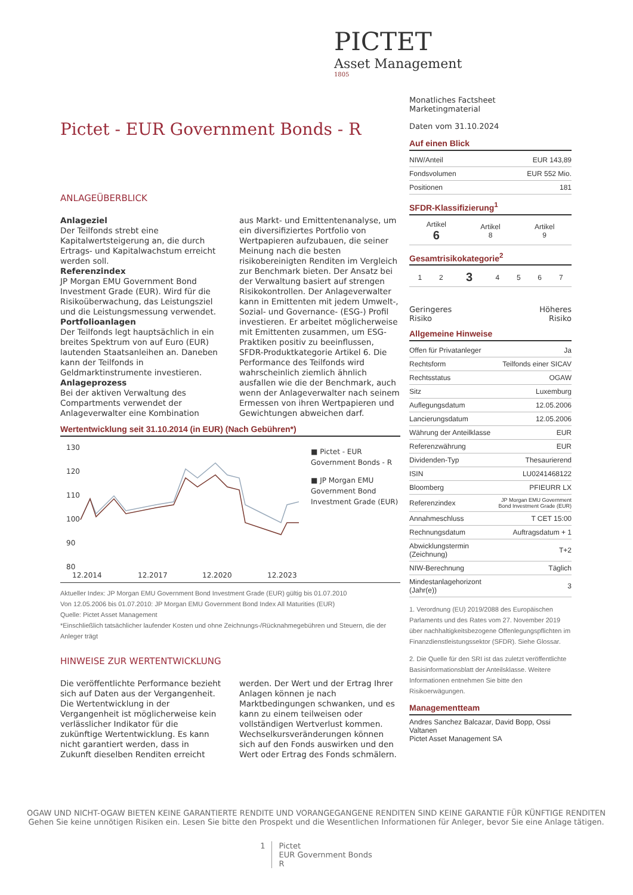PICTET
Asset Management
1805
Pictet - EUR Government Bonds - R
ANLAGEÜBERBLICK
Anlageziel
Der Teilfonds strebt eine Kapitalwertsteigerung an, die durch Ertrags- und Kapitalwachstum erreicht werden soll.
Referenzindex
JP Morgan EMU Government Bond Investment Grade (EUR). Wird für die Risikoüberwachung, das Leistungsziel und die Leistungsmessung verwendet.
Portfolioanlagen
Der Teilfonds legt hauptsächlich in ein breites Spektrum von auf Euro (EUR) lautenden Staatsanleihen an. Daneben kann der Teilfonds in Geldmarktinstrumente investieren.
Anlageprozess
Bei der aktiven Verwaltung des Compartments verwendet der Anlageverwalter eine Kombination
aus Markt- und Emittentenanalyse, um ein diversifiziertes Portfolio von Wertpapieren aufzubauen, die seiner Meinung nach die besten risikobereinigten Renditen im Vergleich zur Benchmark bieten. Der Ansatz bei der Verwaltung basiert auf strengen Risikokontrollen. Der Anlageverwalter kann in Emittenten mit jedem Umwelt-, Sozial- und Governance- (ESG-) Profil investieren. Er arbeitet möglicherweise mit Emittenten zusammen, um ESG-Praktiken positiv zu beeinflussen, SFDR-Produktkategorie Artikel 6. Die Performance des Teilfonds wird wahrscheinlich ziemlich ähnlich ausfallen wie die der Benchmark, auch wenn der Anlageverwalter nach seinem Ermessen von ihren Wertpapieren und Gewichtungen abweichen darf.
Wertentwicklung seit 31.10.2014 (in EUR) (Nach Gebühren*)
130
120
110
100
90
80
12.2014
12.2017
12.2020
12.2023
■ Pictet - EUR Government Bonds - R
■ JP Morgan EMU Government Bond Investment Grade (EUR)
Aktueller Index: JP Morgan EMU Government Bond Investment Grade (EUR) gültig bis 01.07.2010
Von 12.05.2006 bis 01.07.2010: JP Morgan EMU Government Bond Index All Maturities (EUR)
Quelle: Pictet Asset Management
*Einschließlich tatsächlicher laufender Kosten und ohne Zeichnungs-/Rücknahmegebühren und Steuern, die der Anleger trägt
HINWEISE ZUR WERTENTWICKLUNG
Die veröffentlichte Performance bezieht sich auf Daten aus der Vergangenheit. Die Wertentwicklung in der Vergangenheit ist möglicherweise kein verlässlicher Indikator für die zukünftige Wertentwicklung. Es kann nicht garantiert werden, dass in Zukunft dieselben Renditen erreicht
werden. Der Wert und der Ertrag Ihrer Anlagen können je nach Marktbedingungen schwanken, und es kann zu einem teilweisen oder vollständigen Wertverlust kommen. Wechselkursveränderungen können sich auf den Fonds auswirken und den Wert oder Ertrag des Fonds schmälern.
Monatliches Factsheet
Marketingmaterial
Daten vom 31.10.2024
Auf einen Blick
| NIW/Anteil | EUR 143,89 |
| Fondsvolumen | EUR 552 Mio. |
| Positionen | 181 |
SFDR-Klassifizierung<sup>1</sup>
| Artikel 6 | Artikel 8 | Artikel 9 |
Gesamtrisikokategorie<sup>2</sup>
| 1 | 2 | 3 | 4 | 5 | 6 | 7 |
Geringeres
Risiko Höheres
Risiko
Allgemeine Hinweise
| Offen für Privatanleger | Ja |
| Rechtsform | Teilfonds einer SICAV |
| Rechtsstatus | OGAW |
| Sitz | Luxemburg |
| Auflegungsdatum | 12.05.2006 |
| Lancierungsdatum | 12.05.2006 |
| Währung der Anteilklasse | EUR |
| Referenzwährung | EUR |
| Dividenden-Typ | Thesaurierend |
| ISIN | LU0241468122 |
| Bloomberg | PFIEURR LX |
| Referenzindex | JP Morgan EMU Government Bond Investment Grade (EUR) |
| Annahmeschluss | T CET 15:00 |
| Rechnungsdatum | Auftragsdatum + 1 |
| Abwicklungstermin (Zeichnung) | T+2 |
| NIW-Berechnung | Täglich |
| Mindestanlagehorizont (Jahr(e)) | 3 |
1. Verordnung (EU) 2019/2088 des Europäischen Parlaments und des Rates vom 27. November 2019 über nachhaltigkeitsbezogene Offenlegungspflichten im Finanzdienstleistungssektor (SFDR). Siehe Glossar.
2. Die Quelle für den SRI ist das zuletzt veröffentlichte Basisinformationsblatt der Anteilsklasse. Weitere Informationen entnehmen Sie bitte den Risikoerwägungen.
Managementteam
Andres Sanchez Balcazar, David Bopp, Ossi Valtanen
Pictet Asset Management SA
OGAW UND NICHT-OGAW BIETEN KEINE GARANTIERTE RENDITE UND VORANGEGANGENE RENDITEN SIND KEINE GARANTIE FÜR KÜNFTIGE RENDITEN
Gehen Sie keine unnötigen Risiken ein. Lesen Sie bitte den Prospekt und die Wesentlichen Informationen für Anleger, bevor Sie eine Anlage tätigen.
1 Pictet
EUR Government Bonds
R